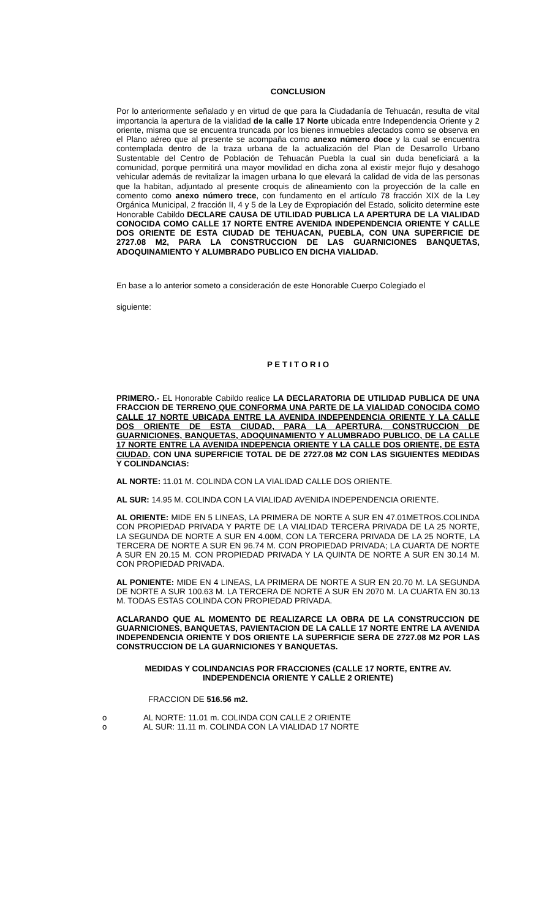CONCLUSION
Por lo anteriormente señalado y en virtud de que para la Ciudadanía de Tehuacán, resulta de vital importancia la apertura de la vialidad de la calle 17 Norte ubicada entre Independencia Oriente y 2 oriente, misma que se encuentra truncada por los bienes inmuebles afectados como se observa en el Plano aéreo que al presente se acompaña como anexo número doce y la cual se encuentra contemplada dentro de la traza urbana de la actualización del Plan de Desarrollo Urbano Sustentable del Centro de Población de Tehuacán Puebla la cual sin duda beneficiará a la comunidad, porque permitirá una mayor movilidad en dicha zona al existir mejor flujo y desahogo vehicular además de revitalizar la imagen urbana lo que elevará la calidad de vida de las personas que la habitan, adjuntado al presente croquis de alineamiento con la proyección de la calle en comento como anexo número trece, con fundamento en el artículo 78 fracción XIX de la Ley Orgánica Municipal, 2 fracción II, 4 y 5 de la Ley de Expropiación del Estado, solicito determine este Honorable Cabildo DECLARE CAUSA DE UTILIDAD PUBLICA LA APERTURA DE LA VIALIDAD CONOCIDA COMO CALLE 17 NORTE ENTRE AVENIDA INDEPENDENCIA ORIENTE Y CALLE DOS ORIENTE DE ESTA CIUDAD DE TEHUACAN, PUEBLA, CON UNA SUPERFICIE DE 2727.08 M2, PARA LA CONSTRUCCION DE LAS GUARNICIONES BANQUETAS, ADOQUINAMIENTO Y ALUMBRADO PUBLICO EN DICHA VIALIDAD.
En base a lo anterior someto a consideración de este Honorable Cuerpo Colegiado el
siguiente:
P E T I T O R I O
PRIMERO.- EL Honorable Cabildo realice LA DECLARATORIA DE UTILIDAD PUBLICA DE UNA FRACCION DE TERRENO QUE CONFORMA UNA PARTE DE LA VIALIDAD CONOCIDA COMO CALLE 17 NORTE UBICADA ENTRE LA AVENIDA INDEPENDENCIA ORIENTE Y LA CALLE DOS ORIENTE DE ESTA CIUDAD, PARA LA APERTURA, CONSTRUCCION DE GUARNICIONES, BANQUETAS, ADOQUINAMIENTO Y ALUMBRADO PUBLICO, DE LA CALLE 17 NORTE ENTRE LA AVENIDA INDEPENCIA ORIENTE Y LA CALLE DOS ORIENTE, DE ESTA CIUDAD. CON UNA SUPERFICIE TOTAL DE DE 2727.08 M2 CON LAS SIGUIENTES MEDIDAS Y COLINDANCIAS:
AL NORTE: 11.01 M. COLINDA CON LA VIALIDAD CALLE DOS ORIENTE.
AL SUR: 14.95 M. COLINDA CON LA VIALIDAD AVENIDA INDEPENDENCIA ORIENTE.
AL ORIENTE: MIDE EN 5 LINEAS, LA PRIMERA DE NORTE A SUR EN 47.01METROS.COLINDA CON PROPIEDAD PRIVADA Y PARTE DE LA VIALIDAD TERCERA PRIVADA DE LA 25 NORTE, LA SEGUNDA DE NORTE A SUR EN 4.00M, CON LA TERCERA PRIVADA DE LA 25 NORTE, LA TERCERA DE NORTE A SUR EN 96.74 M. CON PROPIEDAD PRIVADA; LA CUARTA DE NORTE A SUR EN 20.15 M. CON PROPIEDAD PRIVADA Y LA QUINTA DE NORTE A SUR EN 30.14 M. CON PROPIEDAD PRIVADA.
AL PONIENTE: MIDE EN 4 LINEAS, LA PRIMERA DE NORTE A SUR EN 20.70 M. LA SEGUNDA DE NORTE A SUR 100.63 M. LA TERCERA DE NORTE A SUR EN 2070 M. LA CUARTA EN 30.13 M. TODAS ESTAS COLINDA CON PROPIEDAD PRIVADA.
ACLARANDO QUE AL MOMENTO DE REALIZARCE LA OBRA DE LA CONSTRUCCION DE GUARNICIONES, BANQUETAS, PAVIENTACION DE LA CALLE 17 NORTE ENTRE LA AVENIDA INDEPENDENCIA ORIENTE Y DOS ORIENTE LA SUPERFICIE SERA DE 2727.08 M2 POR LAS CONSTRUCCION DE LA GUARNICIONES Y BANQUETAS.
MEDIDAS Y COLINDANCIAS POR FRACCIONES (CALLE 17 NORTE, ENTRE AV. INDEPENDENCIA ORIENTE Y CALLE 2 ORIENTE)
FRACCION DE 516.56 m2.
o AL NORTE: 11.01 m. COLINDA CON CALLE 2 ORIENTE
o AL SUR: 11.11 m. COLINDA CON LA VIALIDAD 17 NORTE